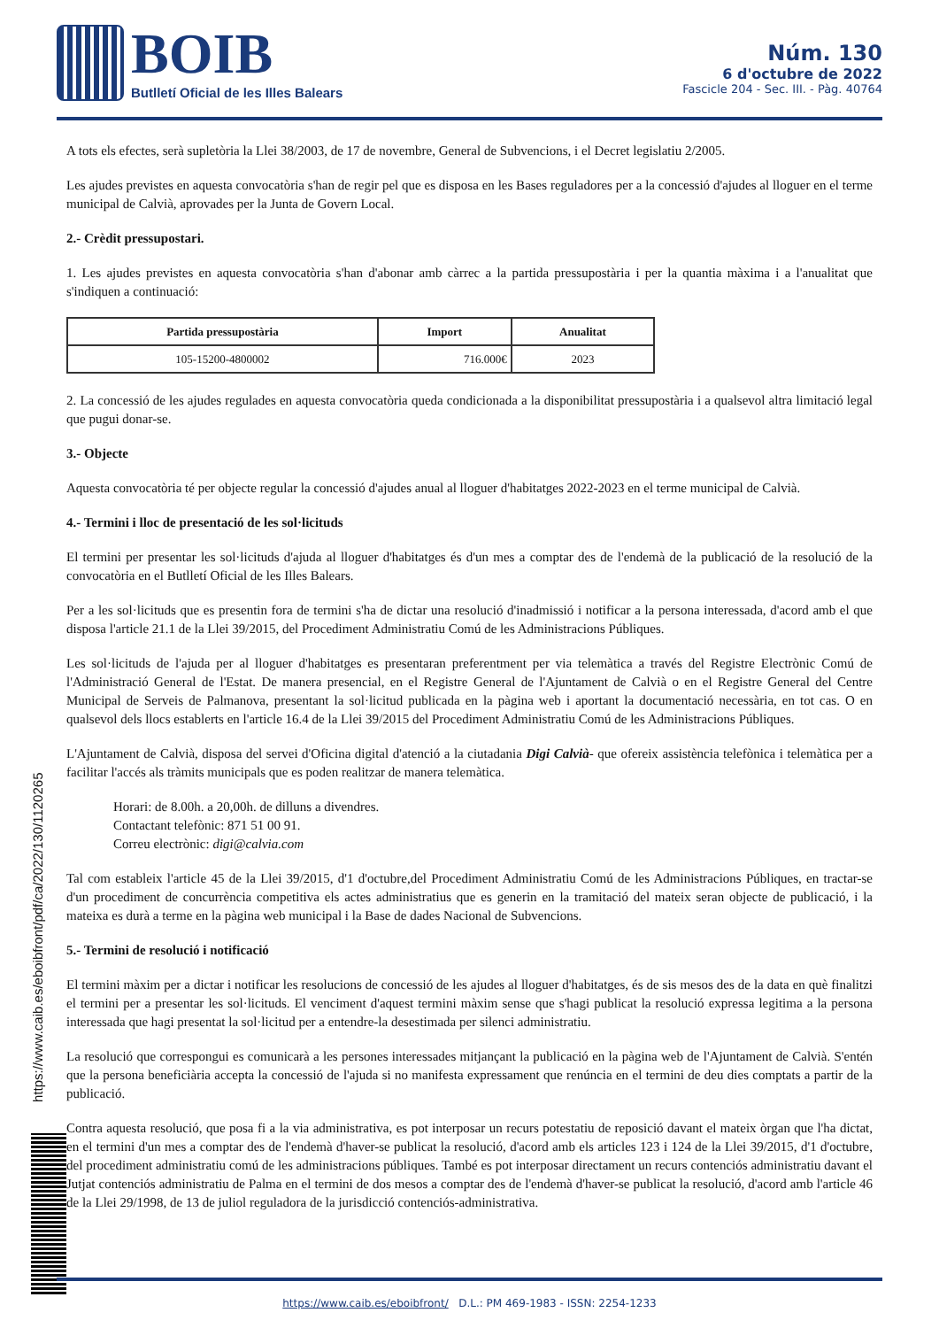BOIB
Butlletí Oficial de les Illes Balears
Núm. 130
6 d'octubre de 2022
Fascicle 204 - Sec. III. - Pàg. 40764
A tots els efectes, serà supletòria la Llei 38/2003, de 17 de novembre, General de Subvencions, i el Decret legislatiu 2/2005.
Les ajudes previstes en aquesta convocatòria s'han de regir pel que es disposa en les Bases reguladores per a la concessió d'ajudes al lloguer en el terme municipal de Calvià, aprovades per la Junta de Govern Local.
2.- Crèdit pressupostari.
1. Les ajudes previstes en aquesta convocatòria s'han d'abonar amb càrrec a la partida pressupostària i per la quantia màxima i a l'anualitat que s'indiquen a continuació:
| Partida pressupostària | Import | Anualitat |
| --- | --- | --- |
| 105-15200-4800002 | 716.000€ | 2023 |
2. La concessió de les ajudes regulades en aquesta convocatòria queda condicionada a la disponibilitat pressupostària i a qualsevol altra limitació legal que pugui donar-se.
3.- Objecte
Aquesta convocatòria té per objecte regular la concessió d'ajudes anual al lloguer d'habitatges 2022-2023 en el terme municipal de Calvià.
4.- Termini i lloc de presentació de les sol·licituds
El termini per presentar les sol·licituds d'ajuda al lloguer d'habitatges és d'un mes a comptar des de l'endemà de la publicació de la resolució de la convocatòria en el Butlletí Oficial de les Illes Balears.
Per a les sol·licituds que es presentin fora de termini s'ha de dictar una resolució d'inadmissió i notificar a la persona interessada, d'acord amb el que disposa l'article 21.1 de la Llei 39/2015, del Procediment Administratiu Comú de les Administracions Públiques.
Les sol·licituds de l'ajuda per al lloguer d'habitatges es presentaran preferentment per via telemàtica a través del Registre Electrònic Comú de l'Administració General de l'Estat. De manera presencial, en el Registre General de l'Ajuntament de Calvià o en el Registre General del Centre Municipal de Serveis de Palmanova, presentant la sol·licitud publicada en la pàgina web i aportant la documentació necessària, en tot cas. O en qualsevol dels llocs establerts en l'article 16.4 de la Llei 39/2015 del Procediment Administratiu Comú de les Administracions Públiques.
L'Ajuntament de Calvià, disposa del servei d'Oficina digital d'atenció a la ciutadania Digi Calvià- que ofereix assistència telefònica i telemàtica per a facilitar l'accés als tràmits municipals que es poden realitzar de manera telemàtica.
Horari: de 8.00h. a 20,00h. de dilluns a divendres.
Contactant telefònic: 871 51 00 91.
Correu electrònic: digi@calvia.com
Tal com estableix l'article 45 de la Llei 39/2015, d'1 d'octubre,del Procediment Administratiu Comú de les Administracions Públiques, en tractar-se d'un procediment de concurrència competitiva els actes administratius que es generin en la tramitació del mateix seran objecte de publicació, i la mateixa es durà a terme en la pàgina web municipal i la Base de dades Nacional de Subvencions.
5.- Termini de resolució i notificació
El termini màxim per a dictar i notificar les resolucions de concessió de les ajudes al lloguer d'habitatges, és de sis mesos des de la data en què finalitzi el termini per a presentar les sol·licituds. El venciment d'aquest termini màxim sense que s'hagi publicat la resolució expressa legitima a la persona interessada que hagi presentat la sol·licitud per a entendre-la desestimada per silenci administratiu.
La resolució que correspongui es comunicarà a les persones interessades mitjançant la publicació en la pàgina web de l'Ajuntament de Calvià. S'entén que la persona beneficiària accepta la concessió de l'ajuda si no manifesta expressament que renúncia en el termini de deu dies comptats a partir de la publicació.
Contra aquesta resolució, que posa fi a la via administrativa, es pot interposar un recurs potestatiu de reposició davant el mateix òrgan que l'ha dictat, en el termini d'un mes a comptar des de l'endemà d'haver-se publicat la resolució, d'acord amb els articles 123 i 124 de la Llei 39/2015, d'1 d'octubre, del procediment administratiu comú de les administracions públiques. També es pot interposar directament un recurs contenciós administratiu davant el Jutjat contenciós administratiu de Palma en el termini de dos mesos a comptar des de l'endemà d'haver-se publicat la resolució, d'acord amb l'article 46 de la Llei 29/1998, de 13 de juliol reguladora de la jurisdicció contenciós-administrativa.
https://www.caib.es/eboibfront/pdf/ca/2022/130/1120265
https://www.caib.es/eboibfront/ D.L.: PM 469-1983 - ISSN: 2254-1233